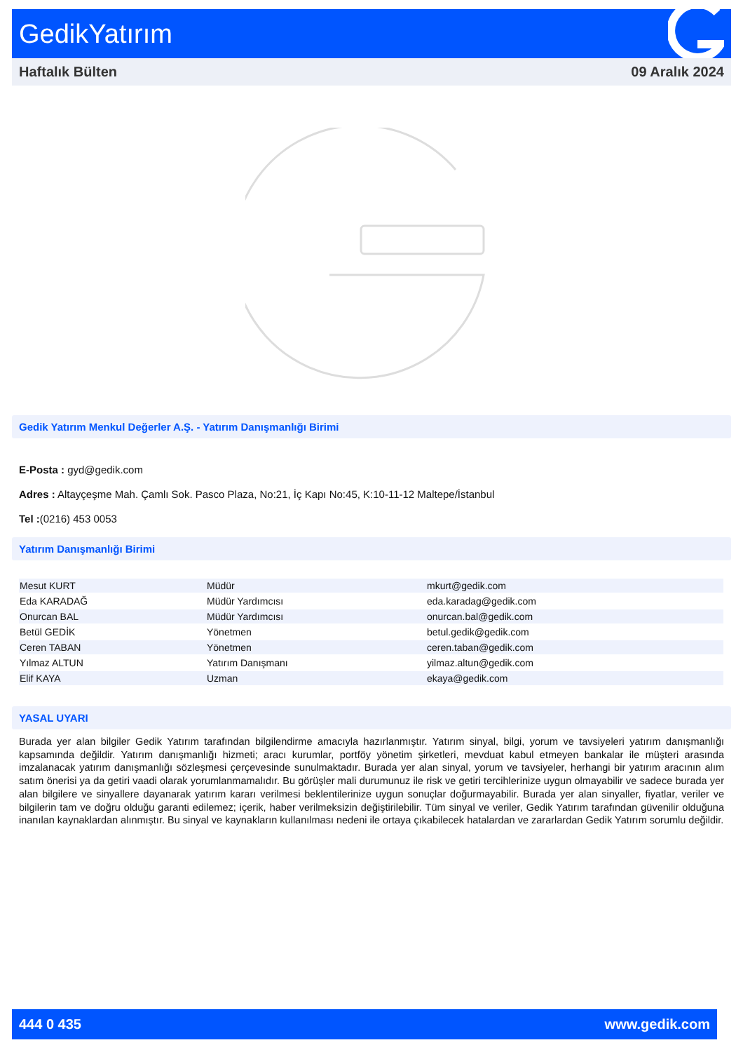GedikYatırım
Haftalık Bülten 09 Aralık 2024
Gedik Yatırım Menkul Değerler A.Ş. - Yatırım Danışmanlığı Birimi
E-Posta : gyd@gedik.com
Adres : Altayçeşme Mah. Çamlı Sok. Pasco Plaza, No:21, İç Kapı No:45, K:10-11-12 Maltepe/İstanbul
Tel :(0216) 453 0053
Yatırım Danışmanlığı Birimi
| Mesut KURT | Müdür | mkurt@gedik.com |
| Eda KARADAĞ | Müdür Yardımcısı | eda.karadag@gedik.com |
| Onurcan BAL | Müdür Yardımcısı | onurcan.bal@gedik.com |
| Betül GEDİK | Yönetmen | betul.gedik@gedik.com |
| Ceren TABAN | Yönetmen | ceren.taban@gedik.com |
| Yılmaz ALTUN | Yatırım Danışmanı | yilmaz.altun@gedik.com |
| Elif KAYA | Uzman | ekaya@gedik.com |
YASAL UYARI
Burada yer alan bilgiler Gedik Yatırım tarafından bilgilendirme amacıyla hazırlanmıştır. Yatırım sinyal, bilgi, yorum ve tavsiyeleri yatırım danışmanlığı kapsamında değildir. Yatırım danışmanlığı hizmeti; aracı kurumlar, portföy yönetim şirketleri, mevduat kabul etmeyen bankalar ile müşteri arasında imzalanacak yatırım danışmanlığı sözleşmesi çerçevesinde sunulmaktadır. Burada yer alan sinyal, yorum ve tavsiyeler, herhangi bir yatırım aracının alım satım önerisi ya da getiri vaadi olarak yorumlanmamalıdır. Bu görüşler mali durumunuz ile risk ve getiri tercihlerinize uygun olmayabilir ve sadece burada yer alan bilgilere ve sinyallere dayanarak yatırım kararı verilmesi beklentilerinize uygun sonuçlar doğurmayabilir. Burada yer alan sinyaller, fiyatlar, veriler ve bilgilerin tam ve doğru olduğu garanti edilemez; içerik, haber verilmeksizin değiştirilebilir. Tüm sinyal ve veriler, Gedik Yatırım tarafından güvenilir olduğuna inanılan kaynaklardan alınmıştır. Bu sinyal ve kaynakların kullanılması nedeni ile ortaya çıkabilecek hatalardan ve zararlardan Gedik Yatırım sorumlu değildir.
444 0 435 www.gedik.com